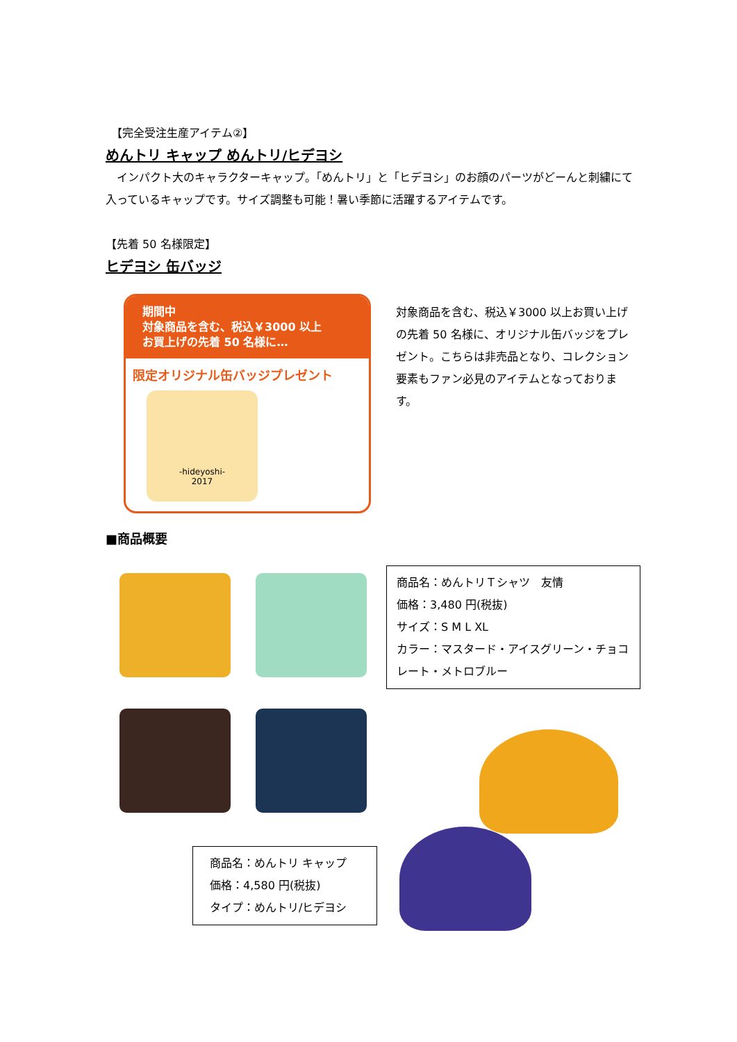【完全受注生産アイテム②】
めんトリ キャップ めんトリ/ヒデヨシ
　インパクト大のキャラクターキャップ。「めんトリ」と「ヒデヨシ」のお顔のパーツがどーんと刺繍にて入っているキャップです。サイズ調整も可能！暑い季節に活躍するアイテムです。
【先着 50 名様限定】
ヒデヨシ 缶バッジ
期間中
対象商品を含む、税込￥3000 以上
お買上げの先着 50 名様に…
限定オリジナル缶バッジプレゼント
-hideyoshi-
2017
対象商品を含む、税込￥3000 以上お買い上げの先着 50 名様に、オリジナル缶バッジをプレゼント。こちらは非売品となり、コレクション要素もファン必見のアイテムとなっております。
■商品概要
商品名：めんトリＴシャツ　友情
価格：3,480 円(税抜)
サイズ：S M L XL
カラー：マスタード・アイスグリーン・チョコレート・メトロブルー
商品名：めんトリ キャップ
価格：4,580 円(税抜)
タイプ：めんトリ/ヒデヨシ